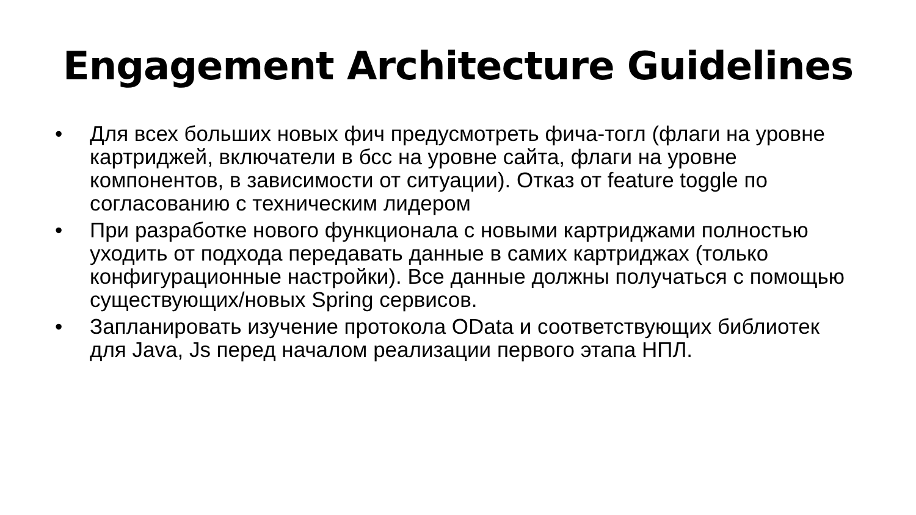Engagement Architecture Guidelines
• Для всех больших новых фич предусмотреть фича-тогл (флаги на уровне картриджей, включатели в бсс на уровне сайта, флаги на уровне компонентов, в зависимости от ситуации). Отказ от feature toggle по согласованию с техническим лидером
• При разработке нового функционала с новыми картриджами полностью уходить от подхода передавать данные в самих картриджах (только конфигурационные настройки). Все данные должны получаться с помощью существующих/новых Spring сервисов.
• Запланировать изучение протокола OData и соответствующих библиотек для Java, Js перед началом реализации первого этапа НПЛ.